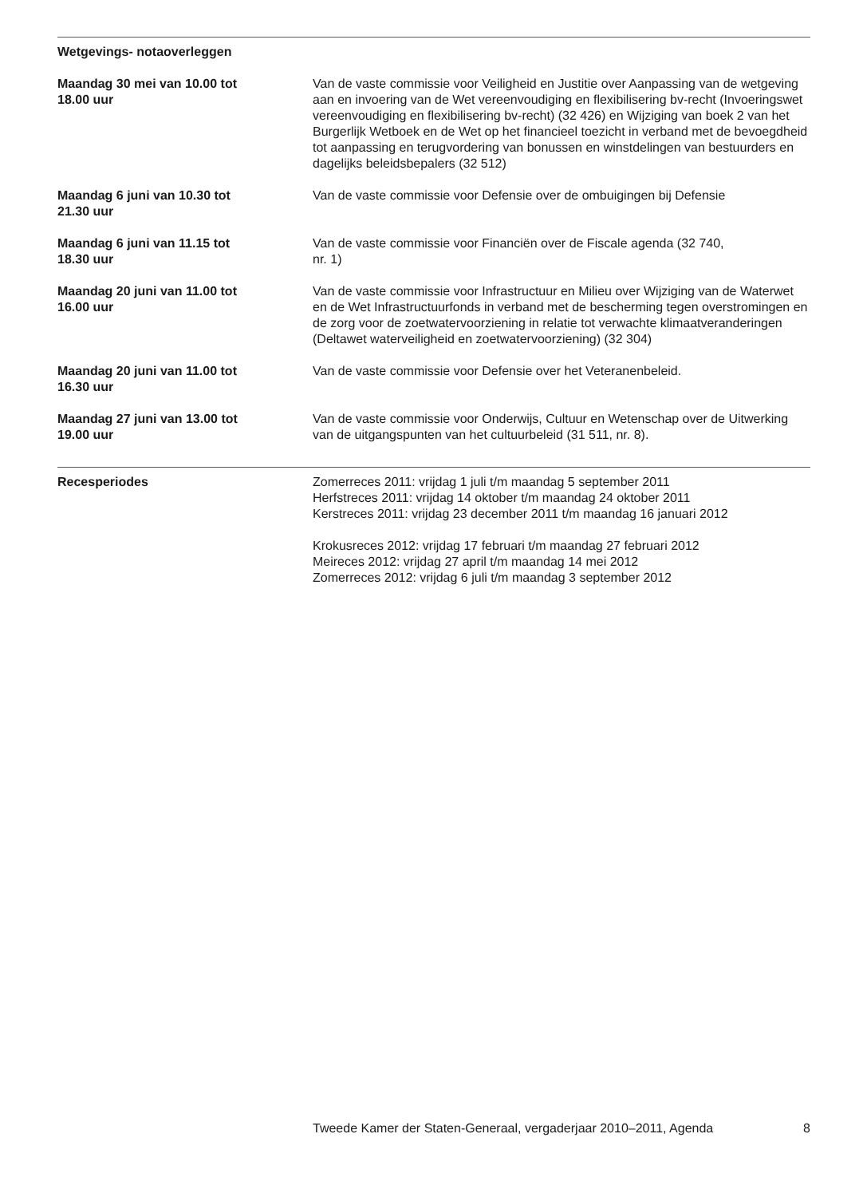Wetgevings- notaoverleggen
Maandag 30 mei van 10.00 tot
18.00 uur
Van de vaste commissie voor Veiligheid en Justitie over Aanpassing van de wetgeving aan en invoering van de Wet vereenvoudiging en flexibilisering bv-recht (Invoeringswet vereenvoudiging en flexibilisering bv-recht) (32 426) en Wijziging van boek 2 van het Burgerlijk Wetboek en de Wet op het financieel toezicht in verband met de bevoegdheid tot aanpassing en terugvordering van bonussen en winstdelingen van bestuurders en dagelijks beleidsbepalers (32 512)
Maandag 6 juni van 10.30 tot
21.30 uur
Van de vaste commissie voor Defensie over de ombuigingen bij Defensie
Maandag 6 juni van 11.15 tot
18.30 uur
Van de vaste commissie voor Financiën over de Fiscale agenda (32 740,
nr. 1)
Maandag 20 juni van 11.00 tot
16.00 uur
Van de vaste commissie voor Infrastructuur en Milieu over Wijziging van de Waterwet en de Wet Infrastructuurfonds in verband met de bescherming tegen overstromingen en de zorg voor de zoetwatervoorziening in relatie tot verwachte klimaatveranderingen (Deltawet waterveiligheid en zoetwatervoorziening) (32 304)
Maandag 20 juni van 11.00 tot
16.30 uur
Van de vaste commissie voor Defensie over het Veteranenbeleid.
Maandag 27 juni van 13.00 tot
19.00 uur
Van de vaste commissie voor Onderwijs, Cultuur en Wetenschap over de Uitwerking van de uitgangspunten van het cultuurbeleid (31 511, nr. 8).
Recesperiodes Zomerreces 2011: vrijdag 1 juli t/m maandag 5 september 2011
Herfstreces 2011: vrijdag 14 oktober t/m maandag 24 oktober 2011
Kerstreces 2011: vrijdag 23 december 2011 t/m maandag 16 januari 2012
Krokusreces 2012: vrijdag 17 februari t/m maandag 27 februari 2012
Meireces 2012: vrijdag 27 april t/m maandag 14 mei 2012
Zomerreces 2012: vrijdag 6 juli t/m maandag 3 september 2012
Tweede Kamer der Staten-Generaal, vergaderjaar 2010–2011, Agenda 8